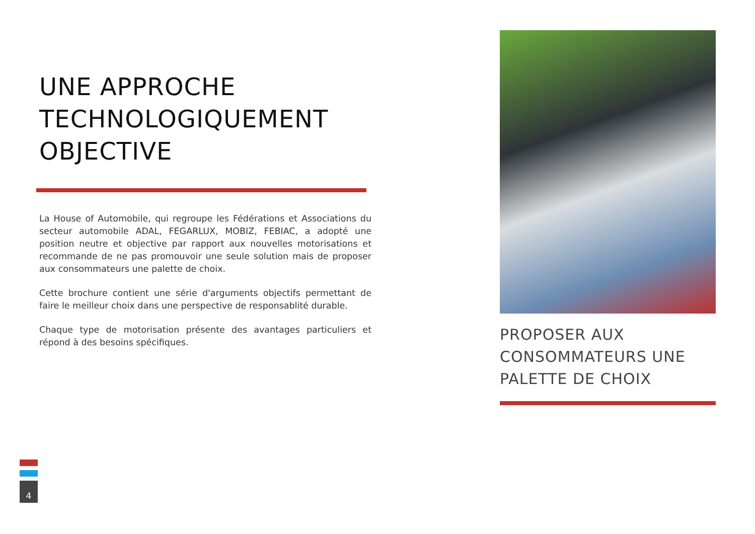UNE APPROCHE TECHNOLOGIQUEMENT OBJECTIVE
La House of Automobile, qui regroupe les Fédérations et Associations du secteur automobile ADAL, FEGARLUX, MOBIZ, FEBIAC, a adopté une position neutre et objective par rapport aux nouvelles motorisations et recommande de ne pas promouvoir une seule solution mais de proposer aux consommateurs une palette de choix.
Cette brochure contient une série d'arguments objectifs permettant de faire le meilleur choix dans une perspective de responsablité durable.
Chaque type de motorisation présente des avantages particuliers et répond à des besoins spécifiques.
PROPOSER AUX CONSOMMATEURS UNE PALETTE DE CHOIX
4